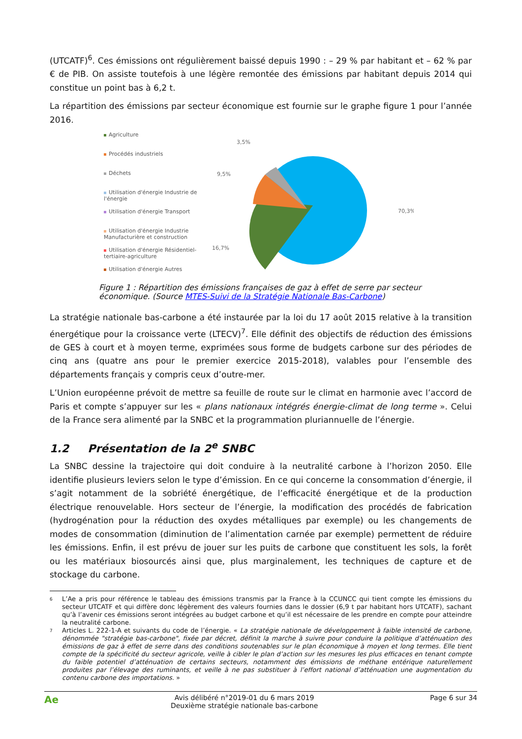(UTCATF)<sup>6</sup>. Ces émissions ont régulièrement baissé depuis 1990 : – 29 % par habitant et – 62 % par € de PIB. On assiste toutefois à une légère remontée des émissions par habitant depuis 2014 qui constitue un point bas à 6,2 t.
La répartition des émissions par secteur économique est fournie sur le graphe figure 1 pour l’année 2016.
Agriculture
Procédés industriels
Déchets
Utilisation d'énergie Industrie de l'énergie
Utilisation d'énergie Transport
Utilisation d'énergie Industrie Manufacturière et construction
Utilisation d'énergie Résidentiel-tertiaire-agriculture
Utilisation d'énergie Autres
3,5%
9,5%
16,7%
70,3%
Figure 1 : Répartition des émissions françaises de gaz à effet de serre par secteur économique. (Source MTES-Suivi de la Stratégie Nationale Bas-Carbone)
La stratégie nationale bas-carbone a été instaurée par la loi du 17 août 2015 relative à la transition énergétique pour la croissance verte (LTECV)<sup>7</sup>. Elle définit des objectifs de réduction des émissions de GES à court et à moyen terme, exprimées sous forme de budgets carbone sur des périodes de cinq ans (quatre ans pour le premier exercice 2015-2018), valables pour l’ensemble des départements français y compris ceux d’outre-mer.
L’Union européenne prévoit de mettre sa feuille de route sur le climat en harmonie avec l’accord de Paris et compte s’appuyer sur les « plans nationaux intégrés énergie-climat de long terme ». Celui de la France sera alimenté par la SNBC et la programmation pluriannuelle de l’énergie.
1.2 Présentation de la 2<sup>e</sup> SNBC
La SNBC dessine la trajectoire qui doit conduire à la neutralité carbone à l’horizon 2050. Elle identifie plusieurs leviers selon le type d’émission. En ce qui concerne la consommation d’énergie, il s’agit notamment de la sobriété énergétique, de l’efficacité énergétique et de la production électrique renouvelable. Hors secteur de l’énergie, la modification des procédés de fabrication (hydrogénation pour la réduction des oxydes métalliques par exemple) ou les changements de modes de consommation (diminution de l’alimentation carnée par exemple) permettent de réduire les émissions. Enfin, il est prévu de jouer sur les puits de carbone que constituent les sols, la forêt ou les matériaux biosourcés ainsi que, plus marginalement, les techniques de capture et de stockage du carbone.
6 L’Ae a pris pour référence le tableau des émissions transmis par la France à la CCUNCC qui tient compte les émissions du secteur UTCATF et qui diffère donc légèrement des valeurs fournies dans le dossier (6,9 t par habitant hors UTCATF), sachant qu’à l’avenir ces émissions seront intégrées au budget carbone et qu’il est nécessaire de les prendre en compte pour atteindre la neutralité carbone.
7 Articles L. 222-1-A et suivants du code de l’énergie. « La stratégie nationale de développement à faible intensité de carbone, dénommée "stratégie bas-carbone", fixée par décret, définit la marche à suivre pour conduire la politique d’atténuation des émissions de gaz à effet de serre dans des conditions soutenables sur le plan économique à moyen et long termes. Elle tient compte de la spécificité du secteur agricole, veille à cibler le plan d’action sur les mesures les plus efficaces en tenant compte du faible potentiel d’atténuation de certains secteurs, notamment des émissions de méthane entérique naturellement produites par l’élevage des ruminants, et veille à ne pas substituer à l’effort national d’atténuation une augmentation du contenu carbone des importations. »
Ae Avis délibéré n°2019-01 du 6 mars 2019
Deuxième stratégie nationale bas-carbone Page 6 sur 34